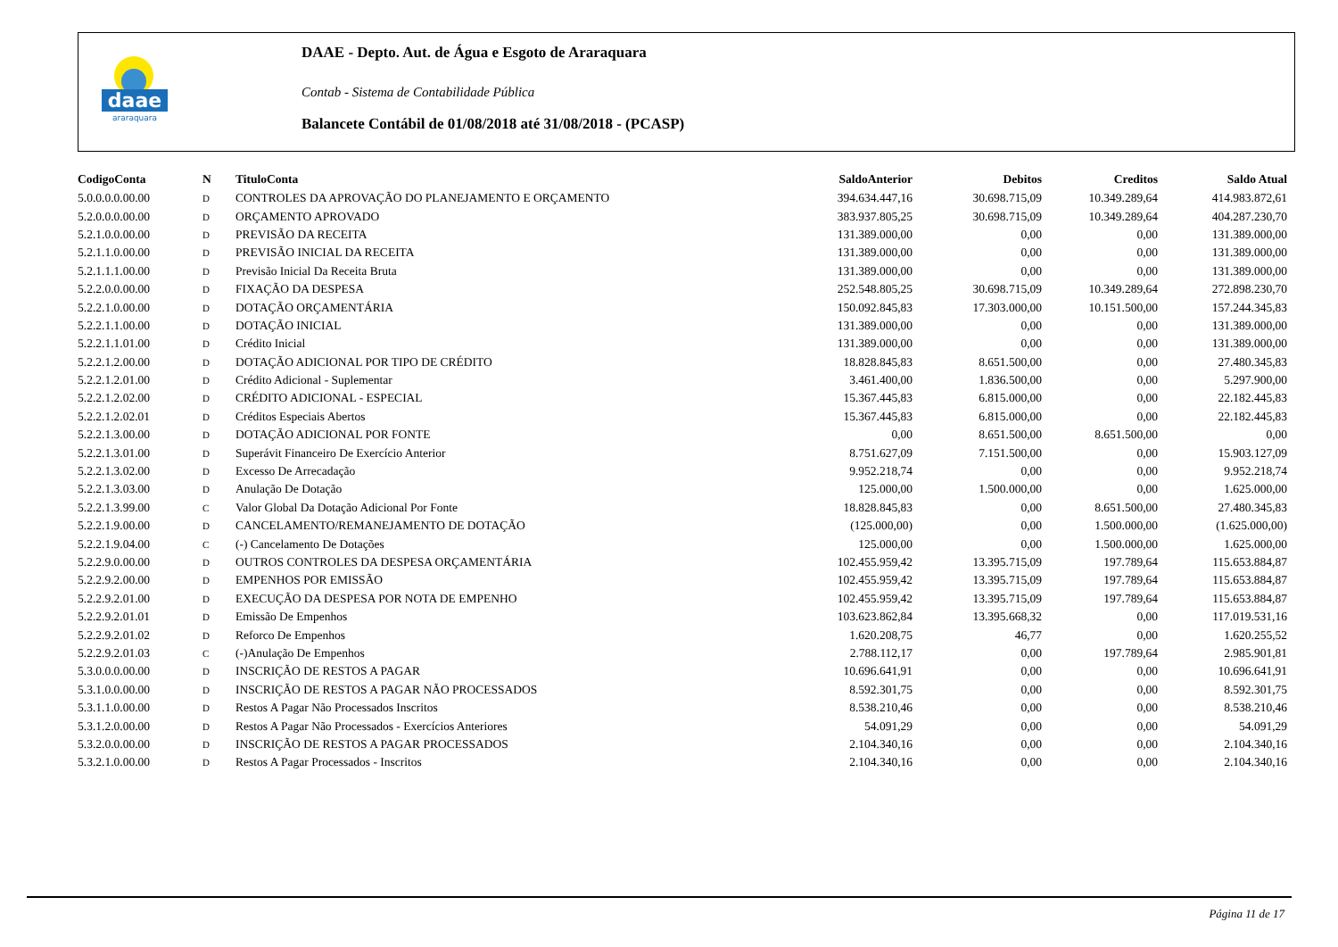daae
araraquara
DAAE - Depto. Aut. de Água e Esgoto de Araraquara
Contab - Sistema de Contabilidade Pública
Balancete Contábil de 01/08/2018 até 31/08/2018 - (PCASP)
| CodigoConta | N | TituloConta | SaldoAnterior | Debitos | Creditos | Saldo Atual |
| --- | --- | --- | --- | --- | --- | --- |
| 5.0.0.0.0.00.00 | D | CONTROLES DA APROVAÇÃO DO PLANEJAMENTO E ORÇAMENTO | 394.634.447,16 | 30.698.715,09 | 10.349.289,64 | 414.983.872,61 |
| 5.2.0.0.0.00.00 | D | ORÇAMENTO APROVADO | 383.937.805,25 | 30.698.715,09 | 10.349.289,64 | 404.287.230,70 |
| 5.2.1.0.0.00.00 | D | PREVISÃO DA RECEITA | 131.389.000,00 | 0,00 | 0,00 | 131.389.000,00 |
| 5.2.1.1.0.00.00 | D | PREVISÃO INICIAL DA RECEITA | 131.389.000,00 | 0,00 | 0,00 | 131.389.000,00 |
| 5.2.1.1.1.00.00 | D | Previsão Inicial Da Receita Bruta | 131.389.000,00 | 0,00 | 0,00 | 131.389.000,00 |
| 5.2.2.0.0.00.00 | D | FIXAÇÃO DA DESPESA | 252.548.805,25 | 30.698.715,09 | 10.349.289,64 | 272.898.230,70 |
| 5.2.2.1.0.00.00 | D | DOTAÇÃO ORÇAMENTÁRIA | 150.092.845,83 | 17.303.000,00 | 10.151.500,00 | 157.244.345,83 |
| 5.2.2.1.1.00.00 | D | DOTAÇÃO INICIAL | 131.389.000,00 | 0,00 | 0,00 | 131.389.000,00 |
| 5.2.2.1.1.01.00 | D | Crédito Inicial | 131.389.000,00 | 0,00 | 0,00 | 131.389.000,00 |
| 5.2.2.1.2.00.00 | D | DOTAÇÃO ADICIONAL POR TIPO DE CRÉDITO | 18.828.845,83 | 8.651.500,00 | 0,00 | 27.480.345,83 |
| 5.2.2.1.2.01.00 | D | Crédito Adicional - Suplementar | 3.461.400,00 | 1.836.500,00 | 0,00 | 5.297.900,00 |
| 5.2.2.1.2.02.00 | D | CRÉDITO ADICIONAL - ESPECIAL | 15.367.445,83 | 6.815.000,00 | 0,00 | 22.182.445,83 |
| 5.2.2.1.2.02.01 | D | Créditos Especiais Abertos | 15.367.445,83 | 6.815.000,00 | 0,00 | 22.182.445,83 |
| 5.2.2.1.3.00.00 | D | DOTAÇÃO ADICIONAL POR FONTE | 0,00 | 8.651.500,00 | 8.651.500,00 | 0,00 |
| 5.2.2.1.3.01.00 | D | Superávit Financeiro De Exercício Anterior | 8.751.627,09 | 7.151.500,00 | 0,00 | 15.903.127,09 |
| 5.2.2.1.3.02.00 | D | Excesso De Arrecadação | 9.952.218,74 | 0,00 | 0,00 | 9.952.218,74 |
| 5.2.2.1.3.03.00 | D | Anulação De Dotação | 125.000,00 | 1.500.000,00 | 0,00 | 1.625.000,00 |
| 5.2.2.1.3.99.00 | C | Valor Global Da Dotação Adicional Por Fonte | 18.828.845,83 | 0,00 | 8.651.500,00 | 27.480.345,83 |
| 5.2.2.1.9.00.00 | D | CANCELAMENTO/REMANEJAMENTO DE DOTAÇÃO | (125.000,00) | 0,00 | 1.500.000,00 | (1.625.000,00) |
| 5.2.2.1.9.04.00 | C | (-) Cancelamento De Dotações | 125.000,00 | 0,00 | 1.500.000,00 | 1.625.000,00 |
| 5.2.2.9.0.00.00 | D | OUTROS CONTROLES DA DESPESA ORÇAMENTÁRIA | 102.455.959,42 | 13.395.715,09 | 197.789,64 | 115.653.884,87 |
| 5.2.2.9.2.00.00 | D | EMPENHOS POR EMISSÃO | 102.455.959,42 | 13.395.715,09 | 197.789,64 | 115.653.884,87 |
| 5.2.2.9.2.01.00 | D | EXECUÇÃO DA DESPESA POR NOTA DE EMPENHO | 102.455.959,42 | 13.395.715,09 | 197.789,64 | 115.653.884,87 |
| 5.2.2.9.2.01.01 | D | Emissão De Empenhos | 103.623.862,84 | 13.395.668,32 | 0,00 | 117.019.531,16 |
| 5.2.2.9.2.01.02 | D | Reforco De Empenhos | 1.620.208,75 | 46,77 | 0,00 | 1.620.255,52 |
| 5.2.2.9.2.01.03 | C | (-)Anulação De Empenhos | 2.788.112,17 | 0,00 | 197.789,64 | 2.985.901,81 |
| 5.3.0.0.0.00.00 | D | INSCRIÇÃO DE RESTOS A PAGAR | 10.696.641,91 | 0,00 | 0,00 | 10.696.641,91 |
| 5.3.1.0.0.00.00 | D | INSCRIÇÃO DE RESTOS A PAGAR NÃO PROCESSADOS | 8.592.301,75 | 0,00 | 0,00 | 8.592.301,75 |
| 5.3.1.1.0.00.00 | D | Restos A Pagar Não Processados Inscritos | 8.538.210,46 | 0,00 | 0,00 | 8.538.210,46 |
| 5.3.1.2.0.00.00 | D | Restos A Pagar Não Processados - Exercícios Anteriores | 54.091,29 | 0,00 | 0,00 | 54.091,29 |
| 5.3.2.0.0.00.00 | D | INSCRIÇÃO DE RESTOS A PAGAR PROCESSADOS | 2.104.340,16 | 0,00 | 0,00 | 2.104.340,16 |
| 5.3.2.1.0.00.00 | D | Restos A Pagar Processados - Inscritos | 2.104.340,16 | 0,00 | 0,00 | 2.104.340,16 |
Página 11 de 17